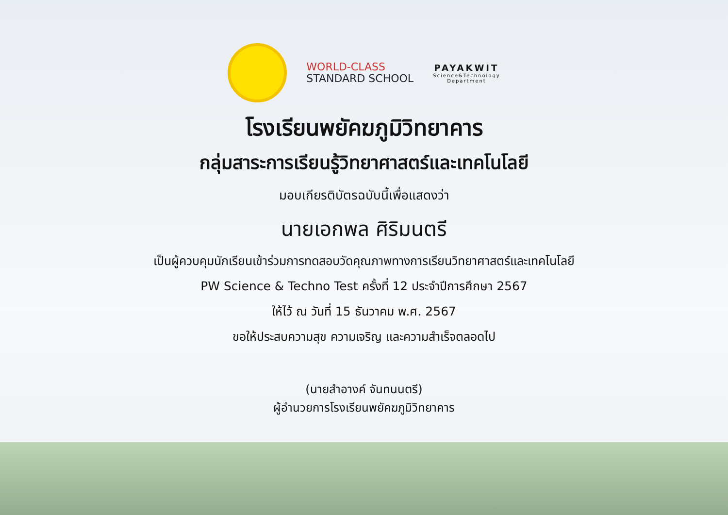WORLD-CLASS
STANDARD SCHOOL
PAYAKWIT
Science&Technology
Department
โรงเรียนพยัคฆภูมิวิทยาคาร
กลุ่มสาระการเรียนรู้วิทยาศาสตร์และเทคโนโลยี
มอบเกียรติบัตรฉบับนี้เพื่อแสดงว่า
นายเอกพล ศิริมนตรี
เป็นผู้ควบคุมนักเรียนเข้าร่วมการทดสอบวัดคุณภาพทางการเรียนวิทยาศาสตร์และเทคโนโลยี
PW Science & Techno Test ครั้งที่ 12 ประจำปีการศึกษา 2567
ให้ไว้ ณ วันที่ 15 ธันวาคม พ.ศ. 2567
ขอให้ประสบความสุข ความเจริญ และความสำเร็จตลอดไป
(นายสำอางค์ จันทนนตรี)
ผู้อำนวยการโรงเรียนพยัคฆภูมิวิทยาคาร